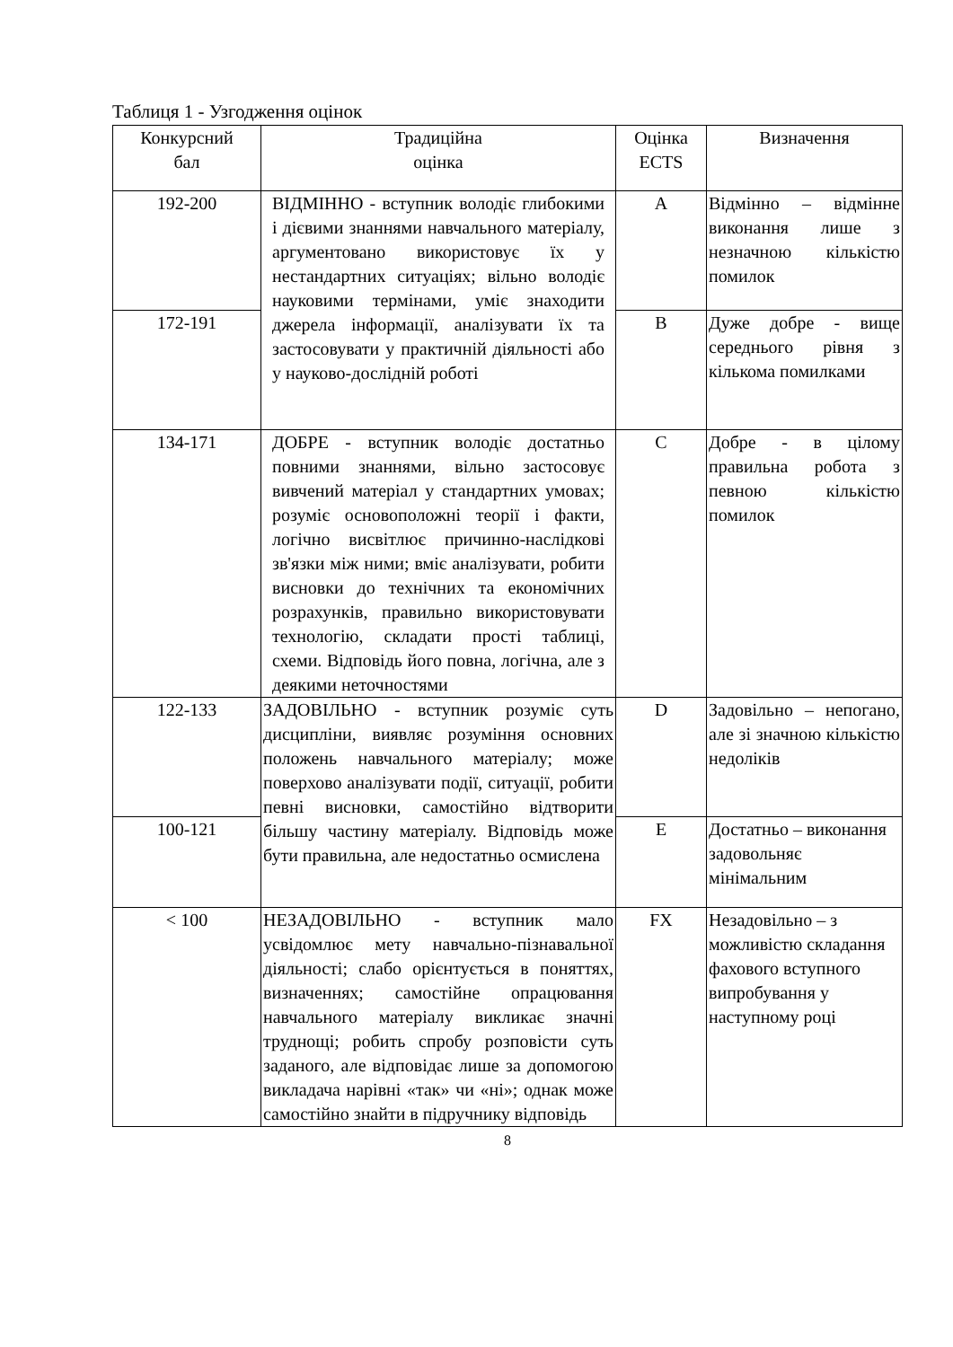Таблиця 1 - Узгодження оцінок
| Конкурсний бал | Традиційна оцінка | Оцінка ECTS | Визначення |
| --- | --- | --- | --- |
| 192-200 | ВІДМІННО - вступник володіє глибокими і дієвими знаннями навчального матеріалу, аргументовано використовує їх у нестандартних ситуаціях; вільно володіє науковими термінами, уміє знаходити джерела інформації, аналізувати їх та застосовувати у практичній діяльності або у науково-дослідній роботі | A | Відмінно – відмінне виконання лише з незначною кількістю помилок |
| 172-191 | | B | Дуже добре - вище середнього рівня з кількома помилками |
| 134-171 | ДОБРЕ - вступник володіє достатньо повними знаннями, вільно застосовує вивчений матеріал у стандартних умовах; розуміє основоположні теорії і факти, логічно висвітлює причинно-наслідкові зв'язки між ними; вміє аналізувати, робити висновки до технічних та економічних розрахунків, правильно використовувати технологію, складати прості таблиці, схеми. Відповідь його повна, логічна, але з деякими неточностями | C | Добре - в цілому правильна робота з певною кількістю помилок |
| 122-133 | ЗАДОВІЛЬНО - вступник розуміє суть дисципліни, виявляє розуміння основних положень навчального матеріалу; може поверхово аналізувати події, ситуації, робити певні висновки, самостійно відтворити більшу частину матеріалу. Відповідь може бути правильна, але недостатньо осмислена | D | Задовільно – непогано, але зі значною кількістю недоліків |
| 100-121 | | E | Достатньо – виконання задовольняє мінімальним |
| < 100 | НЕЗАДОВІЛЬНО - вступник мало усвідомлює мету навчально-пізнавальної діяльності; слабо орієнтується в поняттях, визначеннях; самостійне опрацювання навчального матеріалу викликає значні труднощі; робить спробу розповісти суть заданого, але відповідає лише за допомогою викладача нарівні «так» чи «ні»; однак може самостійно знайти в підручнику відповідь | FX | Незадовільно – з можливістю складання фахового вступного випробування у наступному році |
8